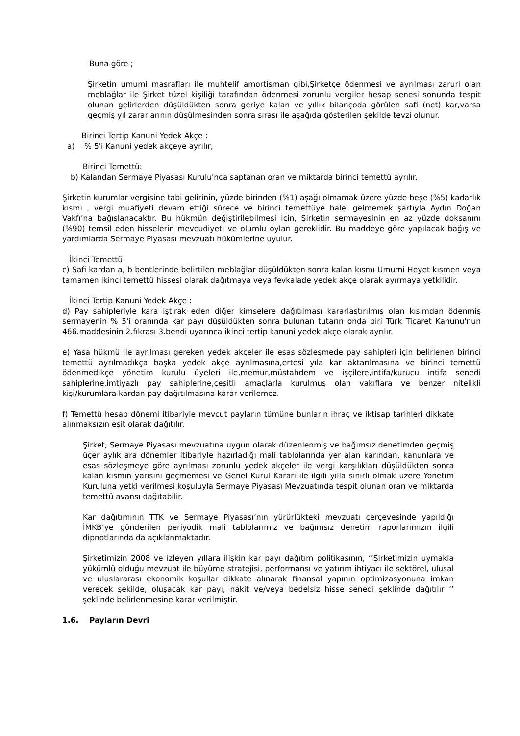Buna göre ;
Şirketin umumi masrafları ile muhtelif amortisman gibi,Şirketçe ödenmesi ve ayrılması zaruri olan meblağlar ile Şirket tüzel kişiliği tarafından ödenmesi zorunlu vergiler hesap senesi sonunda tespit olunan gelirlerden düşüldükten sonra geriye kalan ve yıllık bilançoda görülen safi (net) kar,varsa geçmiş yıl zararlarının düşülmesinden sonra sırası ile aşağıda gösterilen şekilde tevzi olunur.
Birinci Tertip Kanuni Yedek Akçe :
a) % 5'i Kanuni yedek akçeye ayrılır,
Birinci Temettü:
b) Kalandan Sermaye Piyasası Kurulu'nca saptanan oran ve miktarda birinci temettü ayrılır.
Şirketin kurumlar vergisine tabi gelirinin, yüzde birinden (%1) aşağı olmamak üzere yüzde beşe (%5) kadarlık kısmı , vergi muafiyeti devam ettiği sürece ve birinci temettüye halel gelmemek şartıyla Aydın Doğan Vakfı’na bağışlanacaktır. Bu hükmün değiştirilebilmesi için, Şirketin sermayesinin en az yüzde doksanını (%90) temsil eden hisselerin mevcudiyeti ve olumlu oyları gereklidir. Bu maddeye göre yapılacak bağış ve yardımlarda Sermaye Piyasası mevzuatı hükümlerine uyulur.
İkinci Temettü:
c) Safi kardan a, b bentlerinde belirtilen meblağlar düşüldükten sonra kalan kısmı Umumi Heyet kısmen veya tamamen ikinci temettü hissesi olarak dağıtmaya veya fevkalade yedek akçe olarak ayırmaya yetkilidir.
İkinci Tertip Kanuni Yedek Akçe :
d) Pay sahipleriyle kara iştirak eden diğer kimselere dağıtılması kararlaştırılmış olan kısımdan ödenmiş sermayenin % 5'i oranında kar payı düşüldükten sonra bulunan tutarın onda biri Türk Ticaret Kanunu'nun 466.maddesinin 2.fıkrası 3.bendi uyarınca ikinci tertip kanuni yedek akçe olarak ayrılır.
e) Yasa hükmü ile ayrılması gereken yedek akçeler ile esas sözleşmede pay sahipleri için belirlenen birinci temettü ayrılmadıkça başka yedek akçe ayrılmasına,ertesi yıla kar aktarılmasına ve birinci temettü ödenmedikçe yönetim kurulu üyeleri ile,memur,müstahdem ve işçilere,intifa/kurucu intifa senedi sahiplerine,imtiyazlı pay sahiplerine,çeşitli amaçlarla kurulmuş olan vakıflara ve benzer nitelikli kişi/kurumlara kardan pay dağıtılmasına karar verilemez.
f) Temettü hesap dönemi itibariyle mevcut payların tümüne bunların ihraç ve iktisap tarihleri dikkate alınmaksızın eşit olarak dağıtılır.
Şirket, Sermaye Piyasası mevzuatına uygun olarak düzenlenmiş ve bağımsız denetimden geçmiş üçer aylık ara dönemler itibariyle hazırladığı mali tablolarında yer alan karından, kanunlara ve esas sözleşmeye göre ayrılması zorunlu yedek akçeler ile vergi karşılıkları düşüldükten sonra kalan kısmın yarısını geçmemesi ve Genel Kurul Kararı ile ilgili yılla sınırlı olmak üzere Yönetim Kuruluna yetki verilmesi koşuluyla Sermaye Piyasası Mevzuatında tespit olunan oran ve miktarda temettü avansı dağıtabilir.
Kar dağıtımının TTK ve Sermaye Piyasası’nın yürürlükteki mevzuatı çerçevesinde yapıldığı İMKB’ye gönderilen periyodik mali tablolarımız ve bağımsız denetim raporlarımızın ilgili dipnotlarında da açıklanmaktadır.
Şirketimizin 2008 ve izleyen yıllara ilişkin kar payı dağıtım politikasının, ‘’Şirketimizin uymakla yükümlü olduğu mevzuat ile büyüme stratejisi, performansı ve yatırım ihtiyacı ile sektörel, ulusal ve uluslararası ekonomik koşullar dikkate alınarak finansal yapının optimizasyonuna imkan verecek şekilde, oluşacak kar payı, nakit ve/veya bedelsiz hisse senedi şeklinde dağıtılır ‘’ şeklinde belirlenmesine karar verilmiştir.
1.6. Payların Devri